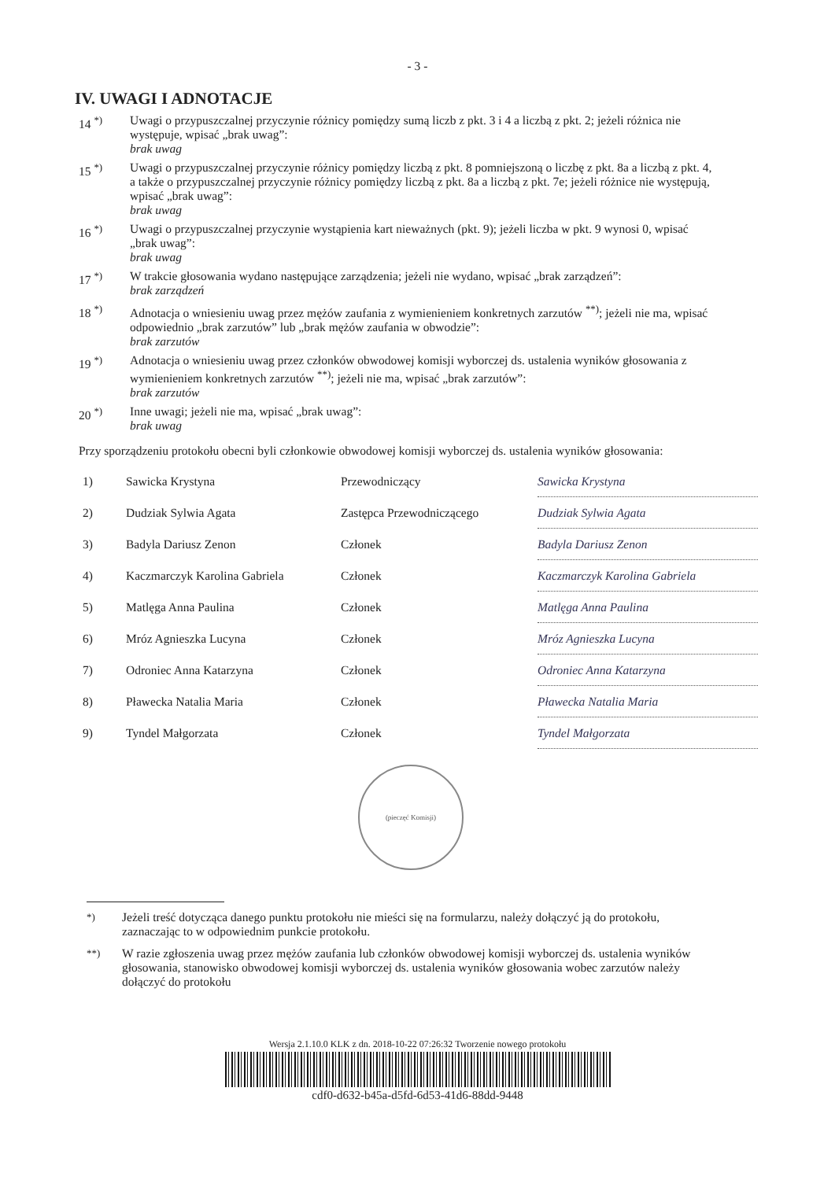- 3 -
IV. UWAGI I ADNOTACJE
14 <sup>*)</sup> Uwagi o przypuszczalnej przyczynie różnicy pomiędzy sumą liczb z pkt. 3 i 4 a liczbą z pkt. 2; jeżeli różnica nie występuje, wpisać „brak uwag”:
brak uwag
15 <sup>*)</sup> Uwagi o przypuszczalnej przyczynie różnicy pomiędzy liczbą z pkt. 8 pomniejszoną o liczbę z pkt. 8a a liczbą z pkt. 4, a także o przypuszczalnej przyczynie różnicy pomiędzy liczbą z pkt. 8a a liczbą z pkt. 7e; jeżeli różnice nie występują, wpisać „brak uwag”:
brak uwag
16 <sup>*)</sup> Uwagi o przypuszczalnej przyczynie wystąpienia kart nieważnych (pkt. 9); jeżeli liczba w pkt. 9 wynosi 0, wpisać „brak uwag”:
brak uwag
17 <sup>*)</sup> W trakcie głosowania wydano następujące zarządzenia; jeżeli nie wydano, wpisać „brak zarządzeń”:
brak zarządzeń
18 <sup>*)</sup> Adnotacja o wniesieniu uwag przez mężów zaufania z wymienieniem konkretnych zarzutów <sup>**)</sup>; jeżeli nie ma, wpisać odpowiednio „brak zarzutów” lub „brak mężów zaufania w obwodzie”:
brak zarzutów
19 <sup>*)</sup> Adnotacja o wniesieniu uwag przez członków obwodowej komisji wyborczej ds. ustalenia wyników głosowania z wymienieniem konkretnych zarzutów <sup>**)</sup>; jeżeli nie ma, wpisać „brak zarzutów”:
brak zarzutów
20 <sup>*)</sup> Inne uwagi; jeżeli nie ma, wpisać „brak uwag”:
brak uwag
Przy sporządzeniu protokołu obecni byli członkowie obwodowej komisji wyborczej ds. ustalenia wyników głosowania:
| 1) | Sawicka Krystyna | Przewodniczący | Sawicka Krystyna |
| 2) | Dudziak Sylwia Agata | Zastępca Przewodniczącego | Dudziak Sylwia Agata |
| 3) | Badyla Dariusz Zenon | Członek | Badyla Dariusz Zenon |
| 4) | Kaczmarczyk Karolina Gabriela | Członek | Kaczmarczyk Karolina Gabriela |
| 5) | Matlęga Anna Paulina | Członek | Matlęga Anna Paulina |
| 6) | Mróz Agnieszka Lucyna | Członek | Mróz Agnieszka Lucyna |
| 7) | Odroniec Anna Katarzyna | Członek | Odroniec Anna Katarzyna |
| 8) | Pławecka Natalia Maria | Członek | Pławecka Natalia Maria |
| 9) | Tyndel Małgorzata | Członek | Tyndel Małgorzata |
(pieczęć Komisji)
<sup>*)</sup> Jeżeli treść dotycząca danego punktu protokołu nie mieści się na formularzu, należy dołączyć ją do protokołu, zaznaczając to w odpowiednim punkcie protokołu.
<sup>**)</sup> W razie zgłoszenia uwag przez mężów zaufania lub członków obwodowej komisji wyborczej ds. ustalenia wyników głosowania, stanowisko obwodowej komisji wyborczej ds. ustalenia wyników głosowania wobec zarzutów należy dołączyć do protokołu
Wersja 2.1.10.0 KLK z dn. 2018-10-22 07:26:32 Tworzenie nowego protokołu
cdf0-d632-b45a-d5fd-6d53-41d6-88dd-9448